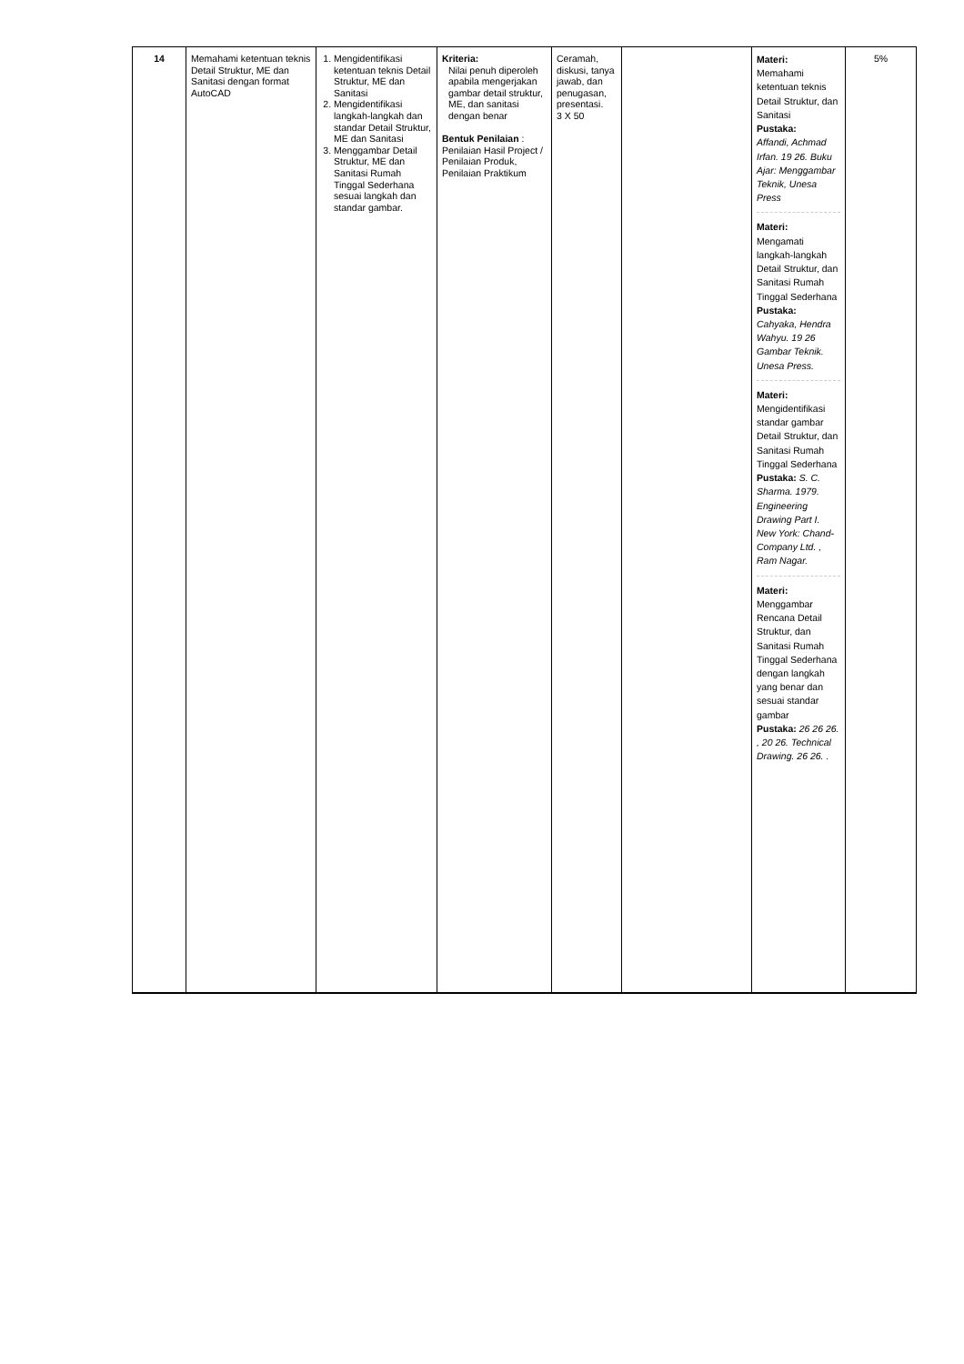| 14 | Memahami ketentuan teknis Detail Struktur, ME dan Sanitasi dengan format AutoCAD | 1. Mengidentifikasi ketentuan teknis Detail Struktur, ME dan Sanitasi 2. Mengidentifikasi langkah-langkah dan standar Detail Struktur, ME dan Sanitasi 3. Menggambar Detail Struktur, ME dan Sanitasi Rumah Tinggal Sederhana sesuai langkah dan standar gambar. | Kriteria: Nilai penuh diperoleh apabila mengerjakan gambar detail struktur, ME, dan sanitasi dengan benar Bentuk Penilaian : Penilaian Hasil Project / Penilaian Produk, Penilaian Praktikum | Ceramah, diskusi, tanya jawab, dan penugasan, presentasi. 3 X 50 | | Materi: Memahami ketentuan teknis Detail Struktur, dan Sanitasi Pustaka: Affandi, Achmad Irfan. 19 26. Buku Ajar: Menggambar Teknik, Unesa Press Materi: Mengamati langkah-langkah Detail Struktur, dan Sanitasi Rumah Tinggal Sederhana Pustaka: Cahyaka, Hendra Wahyu. 19 26 Gambar Teknik. Unesa Press. Materi: Mengidentifikasi standar gambar Detail Struktur, dan Sanitasi Rumah Tinggal Sederhana Pustaka: S. C. Sharma. 1979. Engineering Drawing Part I. New York: Chand-Company Ltd. , Ram Nagar. Materi: Menggambar Rencana Detail Struktur, dan Sanitasi Rumah Tinggal Sederhana dengan langkah yang benar dan sesuai standar gambar Pustaka: 26 26 26. , 20 26. Technical Drawing. 26 26. . | 5% |